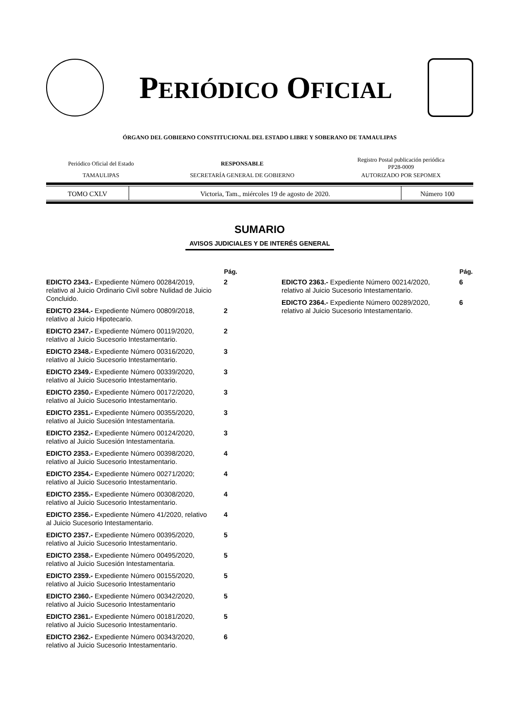PERIÓDICO OFICIAL
ÓRGANO DEL GOBIERNO CONSTITUCIONAL DEL ESTADO LIBRE Y SOBERANO DE TAMAULIPAS
| Periódico Oficial del Estado | RESPONSABLE | Registro Postal publicación periódica PP28-0009 |
| TAMAULIPAS | SECRETARÍA GENERAL DE GOBIERNO | AUTORIZADO POR SEPOMEX |
| TOMO CXLV | Victoria, Tam., miércoles 19 de agosto de 2020. | Número 100 |
SUMARIO
AVISOS JUDICIALES Y DE INTERÉS GENERAL
| | Pág. |
| --- | --- |
| EDICTO 2343.- Expediente Número 00284/2019, relativo al Juicio Ordinario Civil sobre Nulidad de Juicio Concluido. | 2 |
| EDICTO 2344.- Expediente Número 00809/2018, relativo al Juicio Hipotecario. | 2 |
| EDICTO 2347.- Expediente Número 00119/2020, relativo al Juicio Sucesorio Intestamentario. | 2 |
| EDICTO 2348.- Expediente Número 00316/2020, relativo al Juicio Sucesorio Intestamentario. | 3 |
| EDICTO 2349.- Expediente Número 00339/2020, relativo al Juicio Sucesorio Intestamentario. | 3 |
| EDICTO 2350.- Expediente Número 00172/2020, relativo al Juicio Sucesorio Intestamentario. | 3 |
| EDICTO 2351.- Expediente Número 00355/2020, relativo al Juicio Sucesión Intestamentaria. | 3 |
| EDICTO 2352.- Expediente Número 00124/2020, relativo al Juicio Sucesión Intestamentaria. | 3 |
| EDICTO 2353.- Expediente Número 00398/2020, relativo al Juicio Sucesorio Intestamentario. | 4 |
| EDICTO 2354.- Expediente Número 00271/2020; relativo al Juicio Sucesorio Intestamentario. | 4 |
| EDICTO 2355.- Expediente Número 00308/2020, relativo al Juicio Sucesorio Intestamentario. | 4 |
| EDICTO 2356.- Expediente Número 41/2020, relativo al Juicio Sucesorio Intestamentario. | 4 |
| EDICTO 2357.- Expediente Número 00395/2020, relativo al Juicio Sucesorio Intestamentario. | 5 |
| EDICTO 2358.- Expediente Número 00495/2020, relativo al Juicio Sucesión Intestamentaria. | 5 |
| EDICTO 2359.- Expediente Número 00155/2020, relativo al Juicio Sucesorio Intestamentario | 5 |
| EDICTO 2360.- Expediente Número 00342/2020, relativo al Juicio Sucesorio Intestamentario | 5 |
| EDICTO 2361.- Expediente Número 00181/2020, relativo al Juicio Sucesorio Intestamentario. | 5 |
| EDICTO 2362.- Expediente Número 00343/2020, relativo al Juicio Sucesorio Intestamentario. | 6 |
| | Pág. |
| --- | --- |
| EDICTO 2363.- Expediente Número 00214/2020, relativo al Juicio Sucesorio Intestamentario. | 6 |
| EDICTO 2364.- Expediente Número 00289/2020, relativo al Juicio Sucesorio Intestamentario. | 6 |